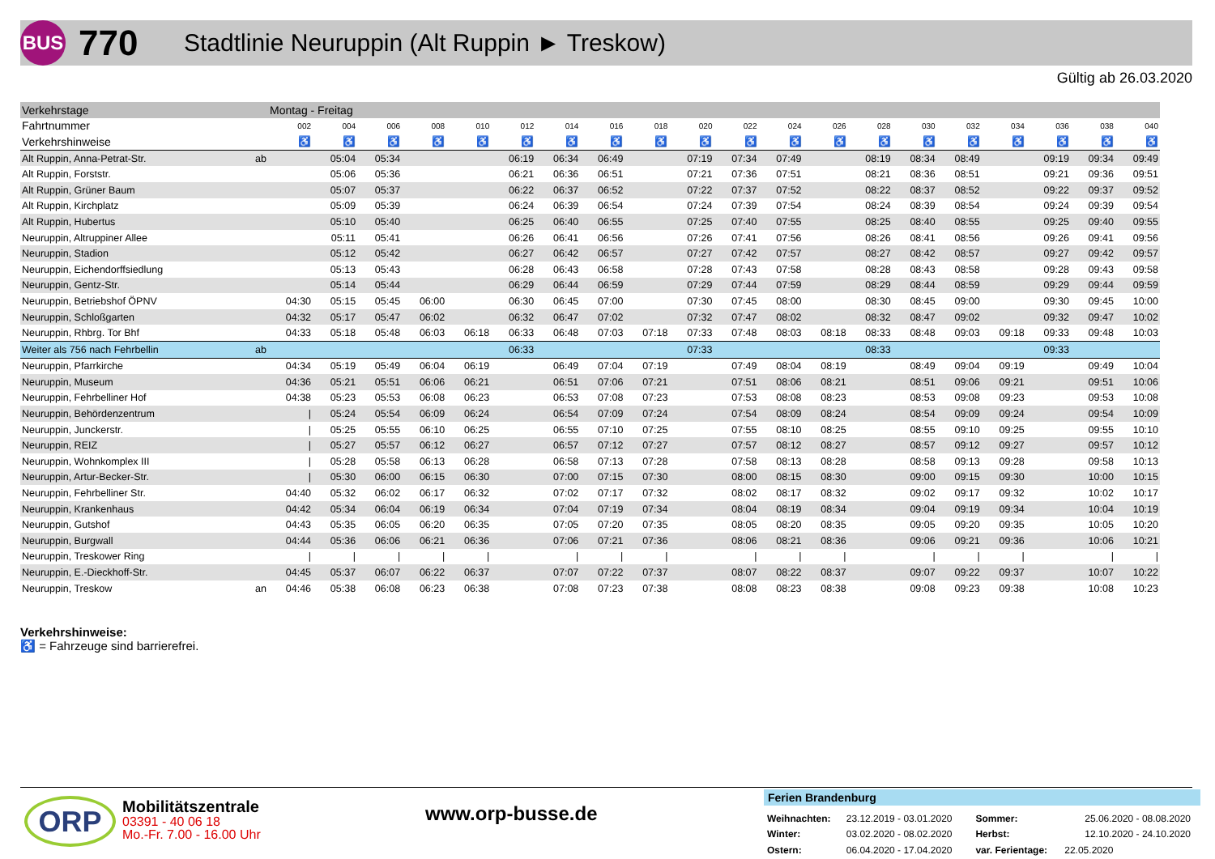BUS
770
Stadtlinie Neuruppin (Alt Ruppin ► Treskow)
Gültig ab 26.03.2020
| Verkehrstage | | Montag - Freitag | | | | | | | | | | | | | | | | | | | |
| --- | --- | --- | --- | --- | --- | --- | --- | --- | --- | --- | --- | --- | --- | --- | --- | --- | --- | --- | --- | --- | --- |
| Fahrtnummer | | 002 | 004 | 006 | 008 | 010 | 012 | 014 | 016 | 018 | 020 | 022 | 024 | 026 | 028 | 030 | 032 | 034 | 036 | 038 | 040 |
| Verkehrshinweise | | ♿ | ♿ | ♿ | ♿ | ♿ | ♿ | ♿ | ♿ | ♿ | ♿ | ♿ | ♿ | ♿ | ♿ | ♿ | ♿ | ♿ | ♿ | ♿ | ♿ |
| Alt Ruppin, Anna-Petrat-Str. | ab | | 05:04 | 05:34 | | | 06:19 | 06:34 | 06:49 | | 07:19 | 07:34 | 07:49 | | 08:19 | 08:34 | 08:49 | | 09:19 | 09:34 | 09:49 |
| Alt Ruppin, Forststr. | | | 05:06 | 05:36 | | | 06:21 | 06:36 | 06:51 | | 07:21 | 07:36 | 07:51 | | 08:21 | 08:36 | 08:51 | | 09:21 | 09:36 | 09:51 |
| Alt Ruppin, Grüner Baum | | | 05:07 | 05:37 | | | 06:22 | 06:37 | 06:52 | | 07:22 | 07:37 | 07:52 | | 08:22 | 08:37 | 08:52 | | 09:22 | 09:37 | 09:52 |
| Alt Ruppin, Kirchplatz | | | 05:09 | 05:39 | | | 06:24 | 06:39 | 06:54 | | 07:24 | 07:39 | 07:54 | | 08:24 | 08:39 | 08:54 | | 09:24 | 09:39 | 09:54 |
| Alt Ruppin, Hubertus | | | 05:10 | 05:40 | | | 06:25 | 06:40 | 06:55 | | 07:25 | 07:40 | 07:55 | | 08:25 | 08:40 | 08:55 | | 09:25 | 09:40 | 09:55 |
| Neuruppin, Altruppiner Allee | | | 05:11 | 05:41 | | | 06:26 | 06:41 | 06:56 | | 07:26 | 07:41 | 07:56 | | 08:26 | 08:41 | 08:56 | | 09:26 | 09:41 | 09:56 |
| Neuruppin, Stadion | | | 05:12 | 05:42 | | | 06:27 | 06:42 | 06:57 | | 07:27 | 07:42 | 07:57 | | 08:27 | 08:42 | 08:57 | | 09:27 | 09:42 | 09:57 |
| Neuruppin, Eichendorffsiedlung | | | 05:13 | 05:43 | | | 06:28 | 06:43 | 06:58 | | 07:28 | 07:43 | 07:58 | | 08:28 | 08:43 | 08:58 | | 09:28 | 09:43 | 09:58 |
| Neuruppin, Gentz-Str. | | | 05:14 | 05:44 | | | 06:29 | 06:44 | 06:59 | | 07:29 | 07:44 | 07:59 | | 08:29 | 08:44 | 08:59 | | 09:29 | 09:44 | 09:59 |
| Neuruppin, Betriebshof ÖPNV | | 04:30 | 05:15 | 05:45 | 06:00 | | 06:30 | 06:45 | 07:00 | | 07:30 | 07:45 | 08:00 | | 08:30 | 08:45 | 09:00 | | 09:30 | 09:45 | 10:00 |
| Neuruppin, Schloßgarten | | 04:32 | 05:17 | 05:47 | 06:02 | | 06:32 | 06:47 | 07:02 | | 07:32 | 07:47 | 08:02 | | 08:32 | 08:47 | 09:02 | | 09:32 | 09:47 | 10:02 |
| Neuruppin, Rhbrg. Tor Bhf | | 04:33 | 05:18 | 05:48 | 06:03 | 06:18 | 06:33 | 06:48 | 07:03 | 07:18 | 07:33 | 07:48 | 08:03 | 08:18 | 08:33 | 08:48 | 09:03 | 09:18 | 09:33 | 09:48 | 10:03 |
| Weiter als 756 nach Fehrbellin | ab | | | | | | 06:33 | | | | 07:33 | | | | 08:33 | | | | 09:33 | | |
| Neuruppin, Pfarrkirche | | 04:34 | 05:19 | 05:49 | 06:04 | 06:19 | | 06:49 | 07:04 | 07:19 | | 07:49 | 08:04 | 08:19 | | 08:49 | 09:04 | 09:19 | | 09:49 | 10:04 |
| Neuruppin, Museum | | 04:36 | 05:21 | 05:51 | 06:06 | 06:21 | | 06:51 | 07:06 | 07:21 | | 07:51 | 08:06 | 08:21 | | 08:51 | 09:06 | 09:21 | | 09:51 | 10:06 |
| Neuruppin, Fehrbelliner Hof | | 04:38 | 05:23 | 05:53 | 06:08 | 06:23 | | 06:53 | 07:08 | 07:23 | | 07:53 | 08:08 | 08:23 | | 08:53 | 09:08 | 09:23 | | 09:53 | 10:08 |
| Neuruppin, Behördenzentrum | | / | 05:24 | 05:54 | 06:09 | 06:24 | | 06:54 | 07:09 | 07:24 | | 07:54 | 08:09 | 08:24 | | 08:54 | 09:09 | 09:24 | | 09:54 | 10:09 |
| Neuruppin, Junckerstr. | | / | 05:25 | 05:55 | 06:10 | 06:25 | | 06:55 | 07:10 | 07:25 | | 07:55 | 08:10 | 08:25 | | 08:55 | 09:10 | 09:25 | | 09:55 | 10:10 |
| Neuruppin, REIZ | | / | 05:27 | 05:57 | 06:12 | 06:27 | | 06:57 | 07:12 | 07:27 | | 07:57 | 08:12 | 08:27 | | 08:57 | 09:12 | 09:27 | | 09:57 | 10:12 |
| Neuruppin, Wohnkomplex III | | / | 05:28 | 05:58 | 06:13 | 06:28 | | 06:58 | 07:13 | 07:28 | | 07:58 | 08:13 | 08:28 | | 08:58 | 09:13 | 09:28 | | 09:58 | 10:13 |
| Neuruppin, Artur-Becker-Str. | | / | 05:30 | 06:00 | 06:15 | 06:30 | | 07:00 | 07:15 | 07:30 | | 08:00 | 08:15 | 08:30 | | 09:00 | 09:15 | 09:30 | | 10:00 | 10:15 |
| Neuruppin, Fehrbelliner Str. | | 04:40 | 05:32 | 06:02 | 06:17 | 06:32 | | 07:02 | 07:17 | 07:32 | | 08:02 | 08:17 | 08:32 | | 09:02 | 09:17 | 09:32 | | 10:02 | 10:17 |
| Neuruppin, Krankenhaus | | 04:42 | 05:34 | 06:04 | 06:19 | 06:34 | | 07:04 | 07:19 | 07:34 | | 08:04 | 08:19 | 08:34 | | 09:04 | 09:19 | 09:34 | | 10:04 | 10:19 |
| Neuruppin, Gutshof | | 04:43 | 05:35 | 06:05 | 06:20 | 06:35 | | 07:05 | 07:20 | 07:35 | | 08:05 | 08:20 | 08:35 | | 09:05 | 09:20 | 09:35 | | 10:05 | 10:20 |
| Neuruppin, Burgwall | | 04:44 | 05:36 | 06:06 | 06:21 | 06:36 | | 07:06 | 07:21 | 07:36 | | 08:06 | 08:21 | 08:36 | | 09:06 | 09:21 | 09:36 | | 10:06 | 10:21 |
| Neuruppin, Treskower Ring | | / | / | / | / | / | | / | / | / | | / | / | / | | / | / | / | | / | / |
| Neuruppin, E.-Dieckhoff-Str. | | 04:45 | 05:37 | 06:07 | 06:22 | 06:37 | | 07:07 | 07:22 | 07:37 | | 08:07 | 08:22 | 08:37 | | 09:07 | 09:22 | 09:37 | | 10:07 | 10:22 |
| Neuruppin, Treskow | an | 04:46 | 05:38 | 06:08 | 06:23 | 06:38 | | 07:08 | 07:23 | 07:38 | | 08:08 | 08:23 | 08:38 | | 09:08 | 09:23 | 09:38 | | 10:08 | 10:23 |
Verkehrshinweise:
♿ = Fahrzeuge sind barrierefrei.
ORP Mobilitätszentrale
03391 - 40 06 18
Mo.-Fr. 7.00 - 16.00 Uhr
www.orp-busse.de
Ferien Brandenburg
| Weihnachten: | 23.12.2019 - 03.01.2020 | Sommer: | 25.06.2020 - 08.08.2020 |
| Winter: | 03.02.2020 - 08.02.2020 | Herbst: | 12.10.2020 - 24.10.2020 |
| Ostern: | 06.04.2020 - 17.04.2020 | var. Ferientage: | 22.05.2020 |